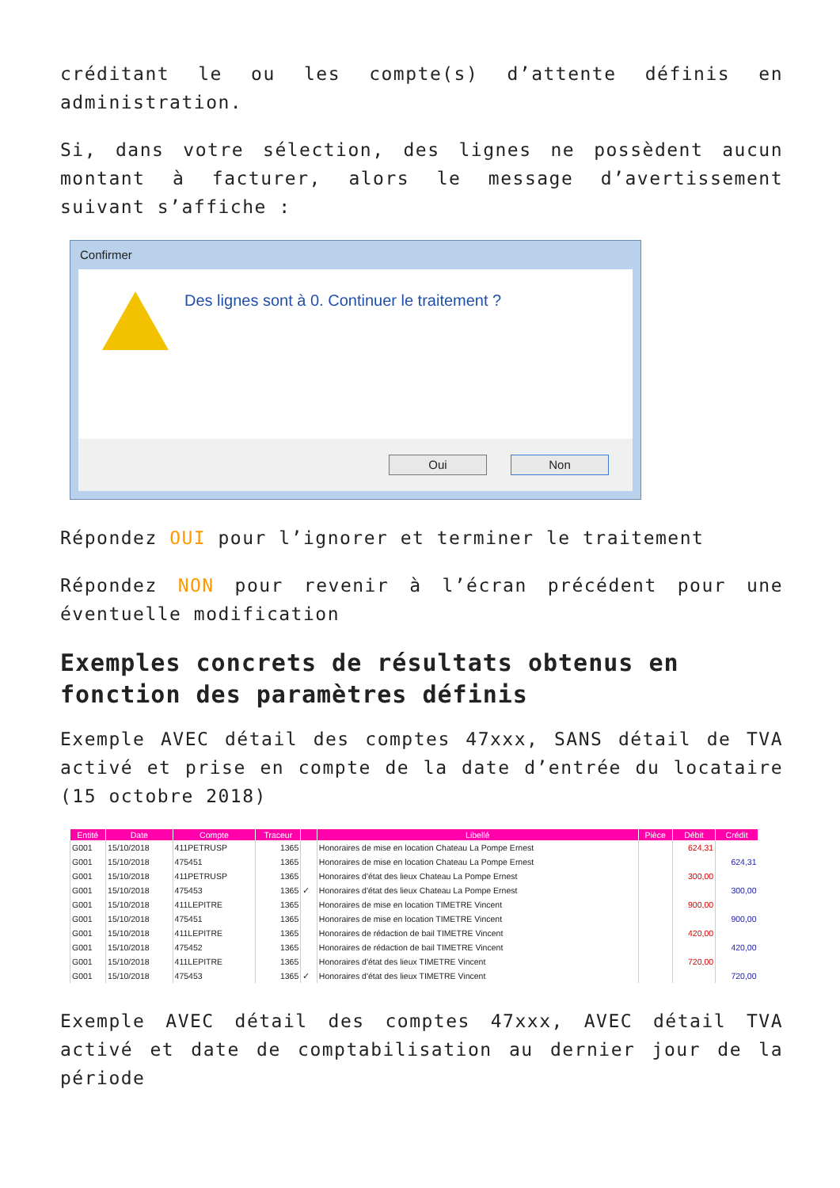créditant le ou les compte(s) d’attente définis en administration.
Si, dans votre sélection, des lignes ne possèdent aucun montant à facturer, alors le message d’avertissement suivant s’affiche :
Confirmer
Des lignes sont à 0. Continuer le traitement ?
Oui Non
Répondez OUI pour l’ignorer et terminer le traitement
Répondez NON pour revenir à l’écran précédent pour une éventuelle modification
Exemples concrets de résultats obtenus en fonction des paramètres définis
Exemple AVEC détail des comptes 47xxx, SANS détail de TVA activé et prise en compte de la date d’entrée du locataire (15 octobre 2018)
| Entité | Date | Compte | Traceur | | Libellé | Pièce | Débit | Crédit |
| --- | --- | --- | --- | --- | --- | --- | --- | --- |
| G001 | 15/10/2018 | 411PETRUSP | 1365 | | Honoraires de mise en location Chateau La Pompe Ernest | | 624,31 | |
| G001 | 15/10/2018 | 475451 | 1365 | | Honoraires de mise en location Chateau La Pompe Ernest | | | 624,31 |
| G001 | 15/10/2018 | 411PETRUSP | 1365 | | Honoraires d'état des lieux Chateau La Pompe Ernest | | 300,00 | |
| G001 | 15/10/2018 | 475453 | 1365 | ✓ | Honoraires d'état des lieux Chateau La Pompe Ernest | | | 300,00 |
| G001 | 15/10/2018 | 411LEPITRE | 1365 | | Honoraires de mise en location TIMETRE Vincent | | 900,00 | |
| G001 | 15/10/2018 | 475451 | 1365 | | Honoraires de mise en location TIMETRE Vincent | | | 900,00 |
| G001 | 15/10/2018 | 411LEPITRE | 1365 | | Honoraires de rédaction de bail TIMETRE Vincent | | 420,00 | |
| G001 | 15/10/2018 | 475452 | 1365 | | Honoraires de rédaction de bail TIMETRE Vincent | | | 420,00 |
| G001 | 15/10/2018 | 411LEPITRE | 1365 | | Honoraires d'état des lieux TIMETRE Vincent | | 720,00 | |
| G001 | 15/10/2018 | 475453 | 1365 | ✓ | Honoraires d'état des lieux TIMETRE Vincent | | | 720,00 |
Exemple AVEC détail des comptes 47xxx, AVEC détail TVA activé et date de comptabilisation au dernier jour de la période